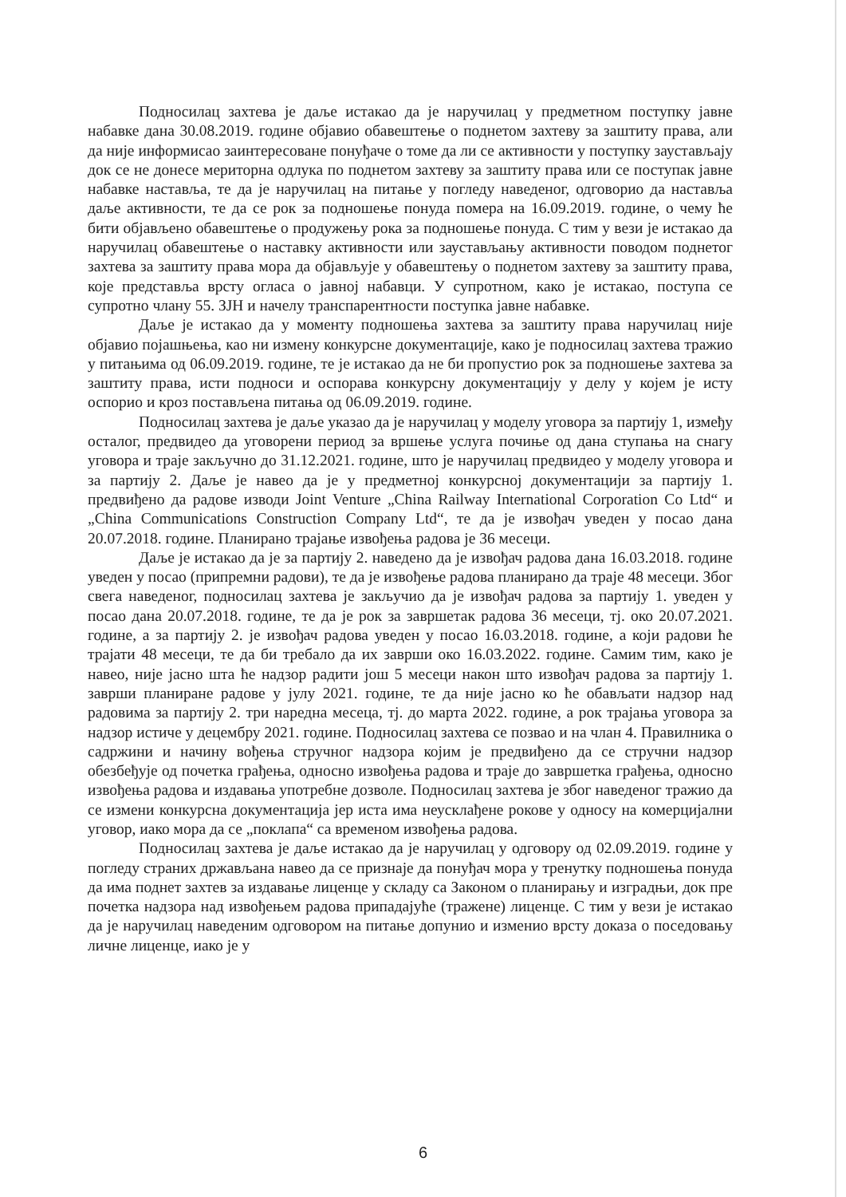Подносилац захтева је даље истакао да је наручилац у предметном поступку јавне набавке дана 30.08.2019. године објавио обавештење о поднетом захтеву за заштиту права, али да није информисао заинтересоване понуђаче о томе да ли се активности у поступку заустављају док се не донесе мериторна одлука по поднетом захтеву за заштиту права или се поступак јавне набавке наставља, те да је наручилац на питање у погледу наведеног, одговорио да наставља даље активности, те да се рок за подношење понуда помера на 16.09.2019. године, о чему ће бити објављено обавештење о продужењу рока за подношење понуда. С тим у вези је истакао да наручилац обавештење о наставку активности или заустављању активности поводом поднетог захтева за заштиту права мора да објављује у обавештењу о поднетом захтеву за заштиту права, које представља врсту огласа о јавној набавци. У супротном, како је истакао, поступа се супротно члану 55. ЗЈН и начелу транспарентности поступка јавне набавке.
Даље је истакао да у моменту подношења захтева за заштиту права наручилац није објавио појашњења, као ни измену конкурсне документације, како је подносилац захтева тражио у питањима од 06.09.2019. године, те је истакао да не би пропустио рок за подношење захтева за заштиту права, исти подноси и оспорава конкурсну документацију у делу у којем је исту оспорио и кроз постављена питања од 06.09.2019. године.
Подносилац захтева је даље указао да је наручилац у моделу уговора за партију 1, између осталог, предвидео да уговорени период за вршење услуга почиње од дана ступања на снагу уговора и траје закључно до 31.12.2021. године, што је наручилац предвидео у моделу уговора и за партију 2. Даље је навео да је у предметној конкурсној документацији за партију 1. предвиђено да радове изводи Joint Venture „China Railway International Corporation Co Ltd“ и „China Communications Construction Company Ltd“, те да је извођач уведен у посао дана 20.07.2018. године. Планирано трајање извођења радова је 36 месеци.
Даље је истакао да је за партију 2. наведено да је извођач радова дана 16.03.2018. године уведен у посао (припремни радови), те да је извођење радова планирано да траје 48 месеци. Због свега наведеног, подносилац захтева је закључио да је извођач радова за партију 1. уведен у посао дана 20.07.2018. године, те да је рок за завршетак радова 36 месеци, тј. око 20.07.2021. године, а за партију 2. је извођач радова уведен у посао 16.03.2018. године, а који радови ће трајати 48 месеци, те да би требало да их заврши око 16.03.2022. године. Самим тим, како је навео, није јасно шта ће надзор радити још 5 месеци након што извођач радова за партију 1. заврши планиране радове у јулу 2021. године, те да није јасно ко ће обављати надзор над радовима за партију 2. три наредна месеца, тј. до марта 2022. године, а рок трајања уговора за надзор истиче у децембру 2021. године. Подносилац захтева се позвао и на члан 4. Правилника о садржини и начину вођења стручног надзора којим је предвиђено да се стручни надзор обезбеђује од почетка грађења, односно извођења радова и траје до завршетка грађења, односно извођења радова и издавања употребне дозволе. Подносилац захтева је због наведеног тражио да се измени конкурсна документација јер иста има неусклађене рокове у односу на комерцијални уговор, иако мора да се „поклапа“ са временом извођења радова.
Подносилац захтева је даље истакао да је наручилац у одговору од 02.09.2019. године у погледу страних држављана навео да се признаје да понуђач мора у тренутку подношења понуда да има поднет захтев за издавање лиценце у складу са Законом о планирању и изградњи, док пре почетка надзора над извођењем радова припадајуће (тражене) лиценце. С тим у вези је истакао да је наручилац наведеним одговором на питање допунио и изменио врсту доказа о поседовању личне лиценце, иако је у
6